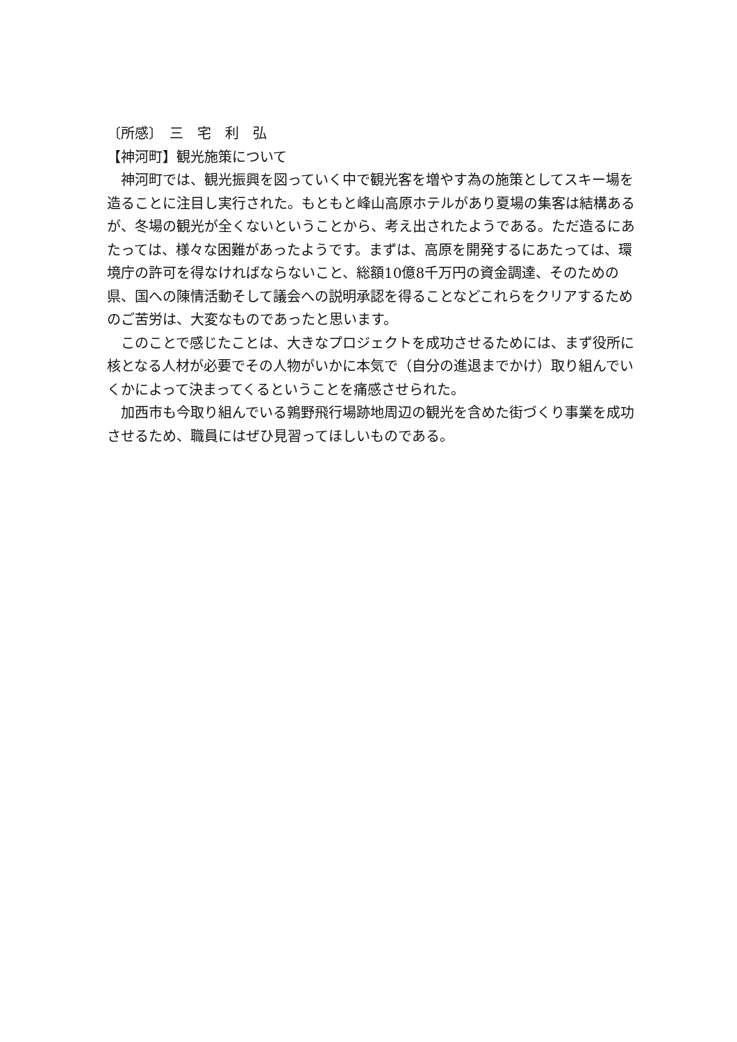〔所感〕　三　宅　利　弘
【神河町】観光施策について
神河町では、観光振興を図っていく中で観光客を増やす為の施策としてスキー場を造ることに注目し実行された。もともと峰山高原ホテルがあり夏場の集客は結構あるが、冬場の観光が全くないということから、考え出されたようである。ただ造るにあたっては、様々な困難があったようです。まずは、高原を開発するにあたっては、環境庁の許可を得なければならないこと、総額10億8千万円の資金調達、そのための県、国への陳情活動そして議会への説明承認を得ることなどこれらをクリアするためのご苦労は、大変なものであったと思います。
このことで感じたことは、大きなプロジェクトを成功させるためには、まず役所に核となる人材が必要でその人物がいかに本気で（自分の進退までかけ）取り組んでいくかによって決まってくるということを痛感させられた。
加西市も今取り組んでいる鶉野飛行場跡地周辺の観光を含めた街づくり事業を成功させるため、職員にはぜひ見習ってほしいものである。